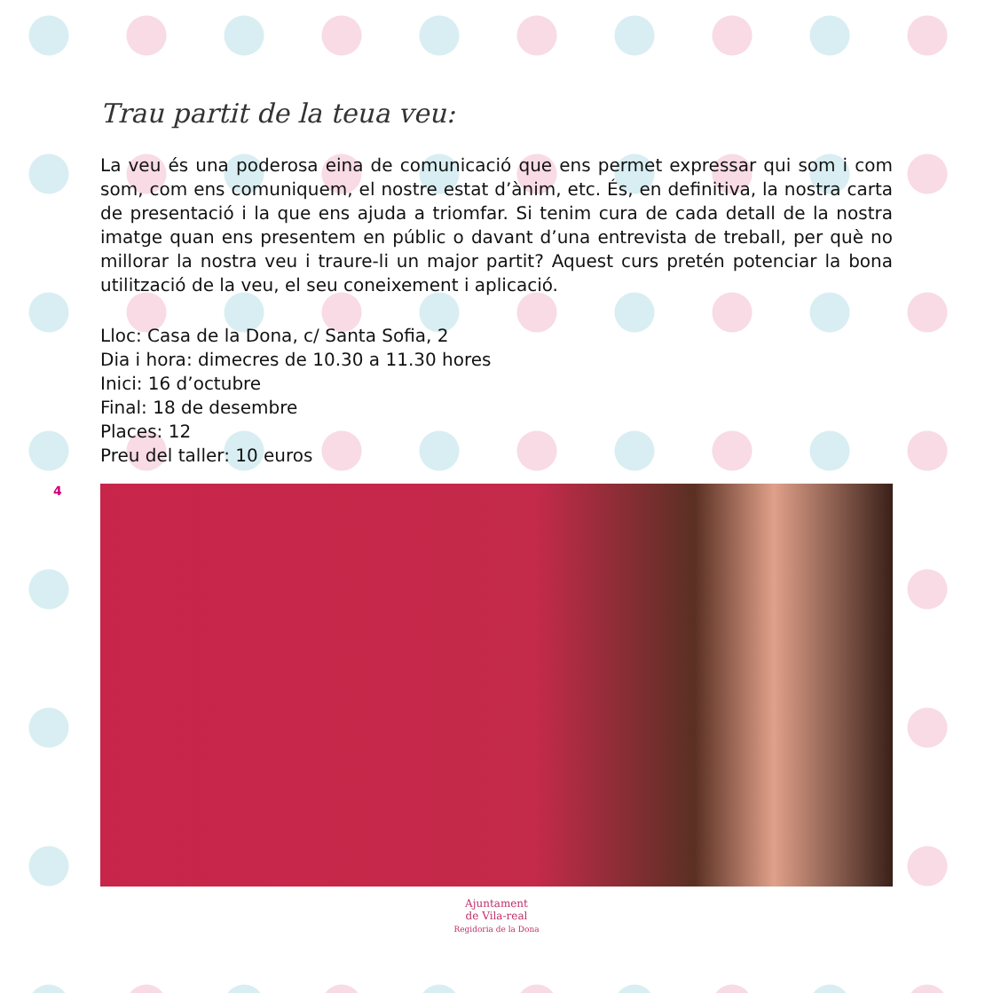4
Trau partit de la teua veu:
La veu és una poderosa eina de comunicació que ens permet expressar qui som i com som, com ens comuniquem, el nostre estat d’ànim, etc. És, en definitiva, la nostra carta de presentació i la que ens ajuda a triomfar. Si tenim cura de cada detall de la nostra imatge quan ens presentem en públic o davant d’una entrevista de treball, per què no millorar la nostra veu i traure-li un major partit? Aquest curs pretén potenciar la bona utilització de la veu, el seu coneixement i aplicació.
Lloc: Casa de la Dona, c/ Santa Sofia, 2
Dia i hora: dimecres de 10.30 a 11.30 hores
Inici: 16 d’octubre
Final: 18 de desembre
Places: 12
Preu del taller: 10 euros
Ajuntament
de Vila-real
Regidoria de la Dona